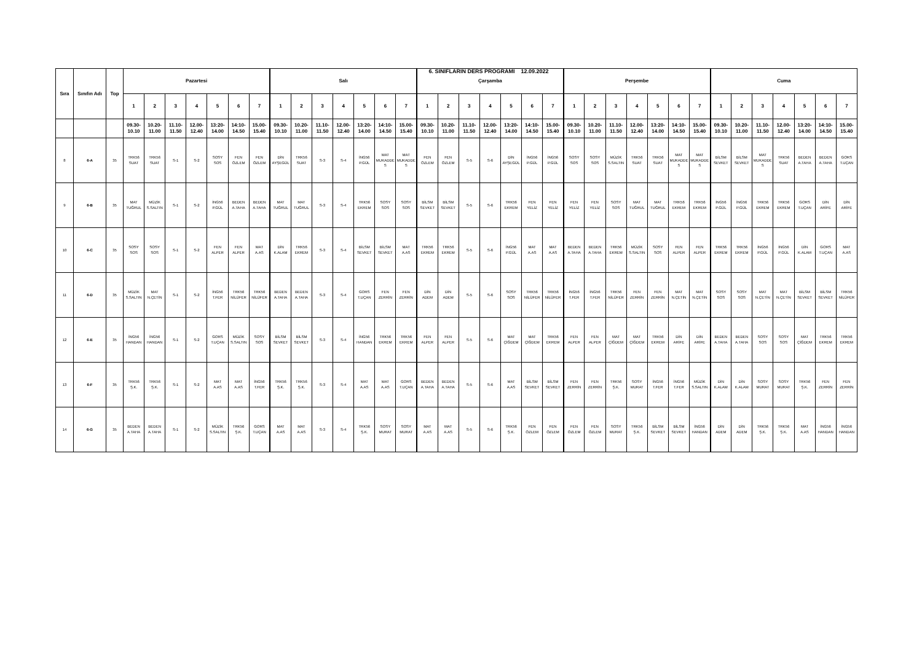6. SINIFLARIN DERS PROGRAMI 12.09.2022
| Sıra | Sınıfın Adı | Top | Pazartesi | | | | | | | Salı | | | | | | | Çarşamba | | | | | | | Perşembe | | | | | | | Cuma | | | | | | |
| --- | --- | --- | --- | --- | --- | --- | --- | --- | --- | --- | --- | --- | --- | --- | --- | --- | --- | --- | --- | --- | --- | --- | --- | --- | --- | --- | --- | --- | --- | --- | --- | --- | --- | --- | --- | --- | --- |
| | | | 1 | 2 | 3 | 4 | 5 | 6 | 7 | 1 | 2 | 3 | 4 | 5 | 6 | 7 | 1 | 2 | 3 | 4 | 5 | 6 | 7 | 1 | 2 | 3 | 4 | 5 | 6 | 7 | 1 | 2 | 3 | 4 | 5 | 6 | 7 |
| | | | 09.30- 10.10 | 10.20- 11.00 | 11.10- 11.50 | 12.00- 12.40 | 13:20- 14.00 | 14:10- 14.50 | 15.00- 15.40 | 09.30- 10.10 | 10.20- 11.00 | 11.10- 11.50 | 12.00- 12.40 | 13:20- 14.00 | 14:10- 14.50 | 15.00- 15.40 | 09.30- 10.10 | 10.20- 11.00 | 11.10- 11.50 | 12.00- 12.40 | 13:20- 14.00 | 14:10- 14.50 | 15.00- 15.40 | 09.30- 10.10 | 10.20- 11.00 | 11.10- 11.50 | 12.00- 12.40 | 13:20- 14.00 | 14:10- 14.50 | 15.00- 15.40 | 09.30- 10.10 | 10.20- 11.00 | 11.10- 11.50 | 12.00- 12.40 | 13:20- 14.00 | 14:10- 14.50 | 15.00- 15.40 |
| 8 | 6-A | 35 | TRK56 SUAT | TRK56 SUAT | S-1 | S-2 | SOSY SOS | FEN ÖZLEM | FEN ÖZLEM | DİN AYŞEGÜL | TRK56 SUAT | S-3 | S-4 | İNG56 P.GÜL | MAT MUKADDES | MAT MUKADDES | FEN ÖZLEM | FEN ÖZLEM | S-5 | S-6 | DİN AYŞEGÜL | İNG56 P.GÜL | İNG56 P.GÜL | SOSY SOS | SOSY SOS | MÜZİK S.SALTIN | TRK56 SUAT | TRK56 SUAT | MAT MUKADDES | MAT MUKADDES | BİLSM SEVKET | BİLSM SEVKET | MAT MUKADDES | TRK56 SUAT | BEDEN A.TAHA | BEDEN A.TAHA | GORS T.UÇAN |
| 9 | 6-B | 35 | MAT TUĞRUL | MÜZİK S.SALTIN | S-1 | S-2 | İNG56 P.GÜL | BEDEN A.TAHA | BEDEN A.TAHA | MAT TUĞRUL | MAT TUĞRUL | S-3 | S-4 | TRK56 EKREM | SOSY SOS | SOSY SOS | BİLSM SEVKET | BİLSM SEVKET | S-5 | S-6 | TRK56 EKREM | FEN YELİZ | FEN YELİZ | FEN YELİZ | FEN YELİZ | SOSY SOS | MAT TUĞRUL | MAT TUĞRUL | TRK56 EKREM | TRK56 EKREM | İNG56 P.GÜL | İNG56 P.GÜL | TRK56 EKREM | TRK56 EKREM | GORS T.UÇAN | DİN ARİFE | DİN ARİFE |
| 10 | 6-C | 35 | SOSY SOS | SOSY SOS | S-1 | S-2 | FEN ALPER | FEN ALPER | MAT A.AS | DİN K.ALAM | TRK56 EKREM | S-3 | S-4 | BİLSM SEVKET | BİLSM SEVKET | MAT A.AS | TRK56 EKREM | TRK56 EKREM | S-5 | S-6 | İNG56 P.GÜL | MAT A.AS | MAT A.AS | BEDEN A.TAHA | BEDEN A.TAHA | TRK56 EKREM | MÜZİK S.SALTIN | SOSY SOS | FEN ALPER | FEN ALPER | TRK56 EKREM | TRK56 EKREM | İNG56 P.GÜL | İNG56 P.GÜL | DİN K.ALAM | GORS T.UÇAN | MAT A.AS |
| 11 | 6-D | 35 | MÜZİK S.SALTIN | MAT N.ÇETİN | S-1 | S-2 | İNG56 T.FER | TRK56 NİLÜFER | TRK56 NİLÜFER | BEDEN A.TAHA | BEDEN A.TAHA | S-3 | S-4 | GORS T.UÇAN | FEN ZERRİN | FEN ZERRİN | DİN ADEM | DİN ADEM | S-5 | S-6 | SOSY SOS | TRK56 NİLÜFER | TRK56 NİLÜFER | İNG56 T.FER | İNG56 T.FER | TRK56 NİLÜFER | FEN ZERRİN | FEN ZERRİN | MAT N.ÇETİN | MAT N.ÇETİN | SOSY SOS | SOSY SOS | MAT N.ÇETİN | MAT N.ÇETİN | BİLSM SEVKET | BİLSM SEVKET | TRK56 NİLÜFER |
| 12 | 6-E | 35 | İNG56 HANDAN | İNG56 HANDAN | S-1 | S-2 | GORS T.UÇAN | MÜZİK S.SALTIN | SOSY SOS | BİLSM SEVKET | BİLSM SEVKET | S-3 | S-4 | İNG56 HANDAN | TRK56 EKREM | TRK56 EKREM | FEN ALPER | FEN ALPER | S-5 | S-6 | MAT ÇİĞDEM | MAT ÇİĞDEM | TRK56 EKREM | FEN ALPER | FEN ALPER | MAT ÇİĞDEM | MAT ÇİĞDEM | TRK56 EKREM | DİN ARİFE | DİN ARİFE | BEDEN A.TAHA | BEDEN A.TAHA | SOSY SOS | SOSY SOS | MAT ÇİĞDEM | TRK56 EKREM | TRK56 EKREM |
| 13 | 6-F | 35 | TRK56 Ş.K. | TRK56 Ş.K. | S-1 | S-2 | MAT A.AS | MAT A.AS | İNG56 T.FER | TRK56 Ş.K. | TRK56 Ş.K. | S-3 | S-4 | MAT A.AS | MAT A.AS | GORS T.UÇAN | BEDEN A.TAHA | BEDEN A.TAHA | S-5 | S-6 | MAT A.AS | BİLSM SEVKET | BİLSM SEVKET | FEN ZERRİN | FEN ZERRİN | TRK56 Ş.K. | SOSY MURAT | İNG56 T.FER | İNG56 T.FER | MÜZİK S.SALTIN | DİN K.ALAM | DİN K.ALAM | SOSY MURAT | SOSY MURAT | TRK56 Ş.K. | FEN ZERRİN | FEN ZERRİN |
| 14 | 6-G | 35 | BEDEN A.TAHA | BEDEN A.TAHA | S-1 | S-2 | MÜZİK S.SALTIN | TRK56 Ş.K. | GORS T.UÇAN | MAT A.AS | MAT A.AS | S-3 | S-4 | TRK56 Ş.K. | SOSY MURAT | SOSY MURAT | MAT A.AS | MAT A.AS | S-5 | S-6 | TRK56 Ş.K. | FEN ÖZLEM | FEN ÖZLEM | FEN ÖZLEM | FEN ÖZLEM | SOSY MURAT | TRK56 Ş.K. | BİLSM SEVKET | BİLSM SEVKET | İNG56 HANDAN | DİN ADEM | DİN ADEM | TRK56 Ş.K. | TRK56 Ş.K. | MAT A.AS | İNG56 HANDAN | İNG56 HANDAN |